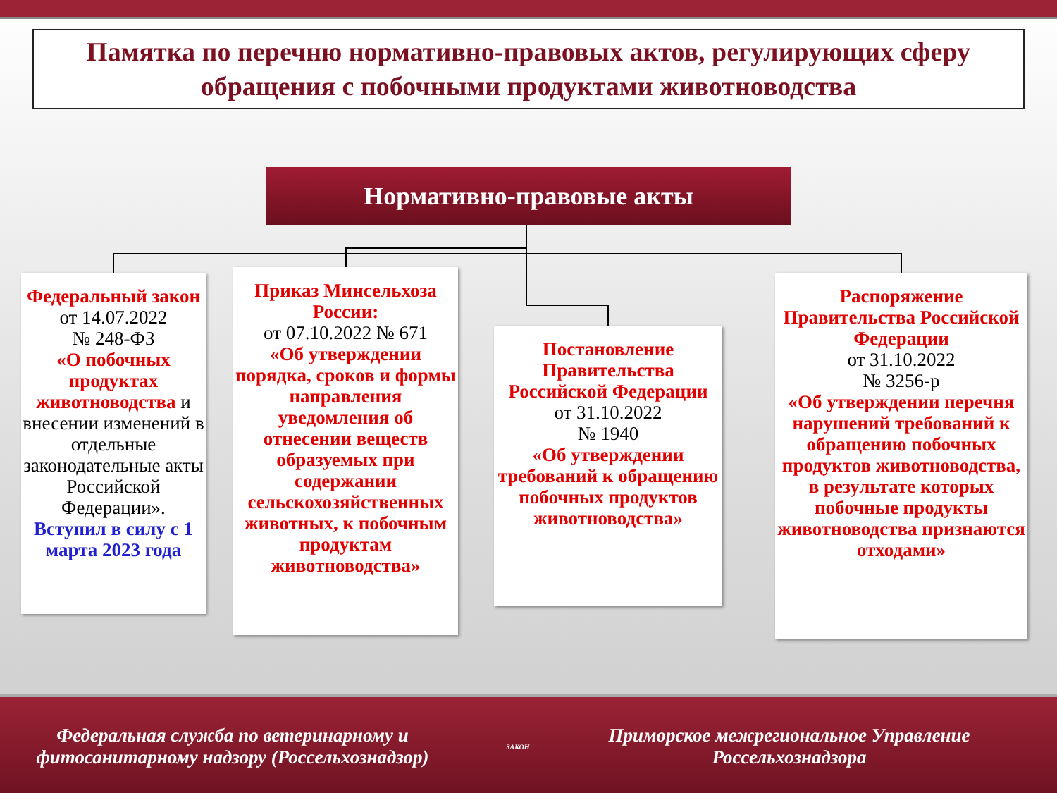Памятка по перечню нормативно-правовых актов, регулирующих сферу обращения с побочными продуктами животноводства
Нормативно-правовые акты
Федеральный закон
от 14.07.2022
№ 248-ФЗ
«О побочных продуктах животноводства и внесении изменений в отдельные законодательные акты Российской Федерации».
Вступил в силу с 1 марта 2023 года
Приказ Минсельхоза России:
от 07.10.2022 № 671
«Об утверждении порядка, сроков и формы направления уведомления об отнесении веществ образуемых при содержании сельскохозяйственных животных, к побочным продуктам животноводства»
Постановление Правительства Российской Федерации
от 31.10.2022
№ 1940
«Об утверждении требований к обращению побочных продуктов животноводства»
Распоряжение Правительства Российской Федерации
от 31.10.2022
№ 3256-р
«Об утверждении перечня нарушений требований к обращению побочных продуктов животноводства, в результате которых побочные продукты животноводства признаются отходами»
Федеральная служба по ветеринарному и фитосанитарному надзору (Россельхознадзор)
ЗАКОН
Приморское межрегиональное Управление Россельхознадзора